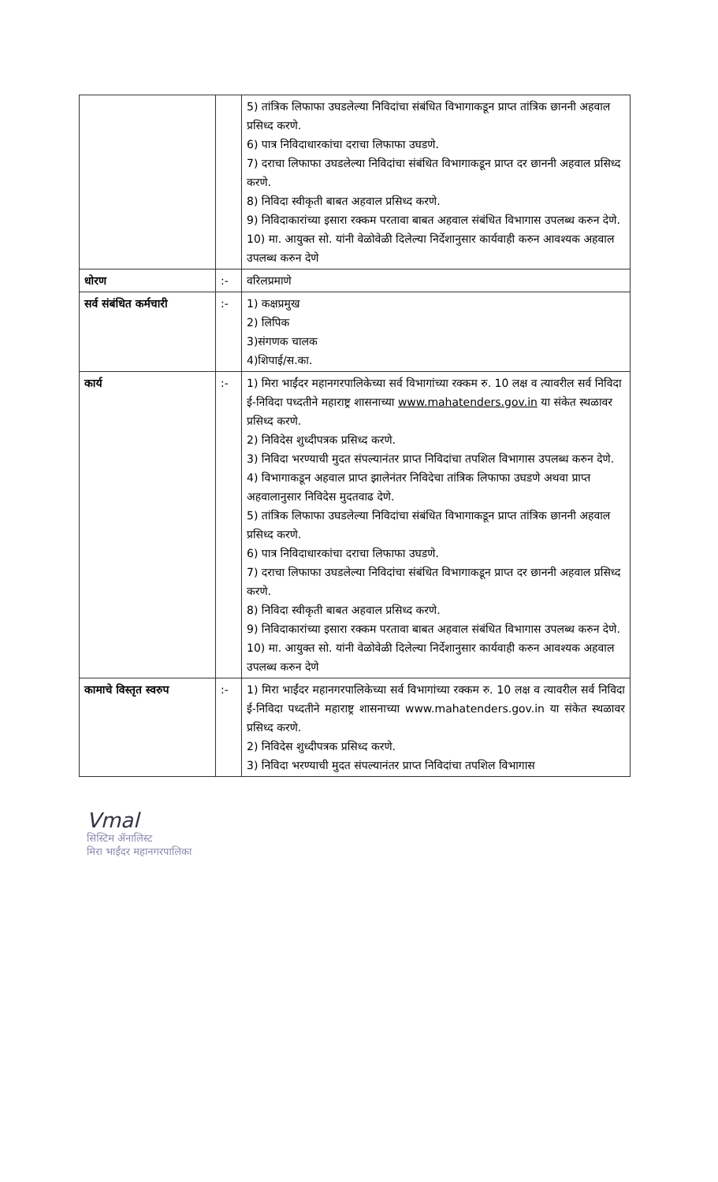| | | 5) तांत्रिक लिफाफा उघडलेल्या निविदांचा संबंधित विभागाकडून प्राप्त तांत्रिक छाननी अहवाल प्रसिध्द करणे. 6) पात्र निविदाधारकांचा दराचा लिफाफा उघडणे. 7) दराचा लिफाफा उघडलेल्या निविदांचा संबंधित विभागाकडून प्राप्त दर छाननी अहवाल प्रसिध्द करणे. 8) निविदा स्वीकृती बाबत अहवाल प्रसिध्द करणे. 9) निविदाकारांच्या इसारा रक्कम परतावा बाबत अहवाल संबंधित विभागास उपलब्ध करुन देणे. 10) मा. आयुक्त सो. यांनी वेळोवेळी दिलेल्या निर्देशानुसार कार्यवाही करुन आवश्यक अहवाल उपलब्ध करुन देणे |
| धोरण | :- | वरिलप्रमाणे |
| सर्व संबंधित कर्मचारी | :- | 1) कक्षप्रमुख 2) लिपिक 3)संगणक चालक 4)शिपाई/स.का. |
| कार्य | :- | 1) मिरा भाईंदर महानगरपालिकेच्या सर्व विभागांच्या रक्कम रु. 10 लक्ष व त्यावरील सर्व निविदा ई-निविदा पध्दतीने महाराष्ट्र शासनाच्या www.mahatenders.gov.in या संकेत स्थळावर प्रसिध्द करणे. 2) निविदेस शुध्दीपत्रक प्रसिध्द करणे. 3) निविदा भरण्याची मुदत संपल्यानंतर प्राप्त निविदांचा तपशिल विभागास उपलब्ध करुन देणे. 4) विभागाकडून अहवाल प्राप्त झालेनंतर निविदेचा तांत्रिक लिफाफा उघडणे अथवा प्राप्त अहवालानुसार निविदेस मुदतवाढ देणे. 5) तांत्रिक लिफाफा उघडलेल्या निविदांचा संबंधित विभागाकडून प्राप्त तांत्रिक छाननी अहवाल प्रसिध्द करणे. 6) पात्र निविदाधारकांचा दराचा लिफाफा उघडणे. 7) दराचा लिफाफा उघडलेल्या निविदांचा संबंधित विभागाकडून प्राप्त दर छाननी अहवाल प्रसिध्द करणे. 8) निविदा स्वीकृती बाबत अहवाल प्रसिध्द करणे. 9) निविदाकारांच्या इसारा रक्कम परतावा बाबत अहवाल संबंधित विभागास उपलब्ध करुन देणे. 10) मा. आयुक्त सो. यांनी वेळोवेळी दिलेल्या निर्देशानुसार कार्यवाही करुन आवश्यक अहवाल उपलब्ध करुन देणे |
| कामाचे विस्तृत स्वरुप | :- | 1) मिरा भाईंदर महानगरपालिकेच्या सर्व विभागांच्या रक्कम रु. 10 लक्ष व त्यावरील सर्व निविदा ई-निविदा पध्दतीने महाराष्ट्र शासनाच्या www.mahatenders.gov.in या संकेत स्थळावर प्रसिध्द करणे. 2) निविदेस शुध्दीपत्रक प्रसिध्द करणे. 3) निविदा भरण्याची मुदत संपल्यानंतर प्राप्त निविदांचा तपशिल विभागास |
Vmal
सिस्टिम ॲनालिस्ट
मिरा भाईंदर महानगरपालिका